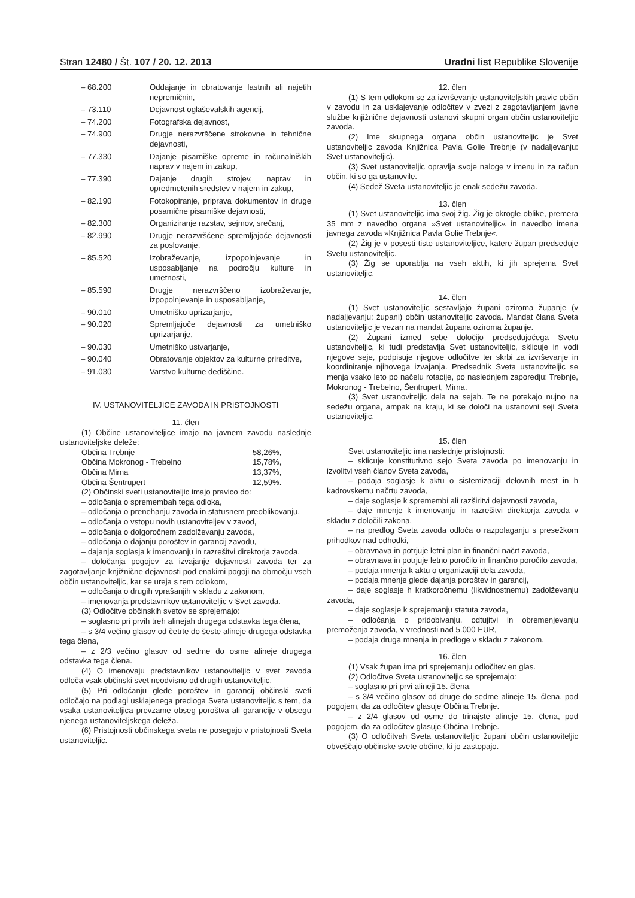Stran 12480 / Št. 107 / 20. 12. 2013
Uradni list Republike Slovenije
| – 68.200 | Oddajanje in obratovanje lastnih ali najetih nepremičnin, |
| – 73.110 | Dejavnost oglaševalskih agencij, |
| – 74.200 | Fotografska dejavnost, |
| – 74.900 | Drugje nerazvrščene strokovne in tehnične dejavnosti, |
| – 77.330 | Dajanje pisarniške opreme in računalniških naprav v najem in zakup, |
| – 77.390 | Dajanje drugih strojev, naprav in opredmetenih sredstev v najem in zakup, |
| – 82.190 | Fotokopiranje, priprava dokumentov in druge posamične pisarniške dejavnosti, |
| – 82.300 | Organiziranje razstav, sejmov, srečanj, |
| – 82.990 | Drugje nerazvrščene spremljajoče dejavnosti za poslovanje, |
| – 85.520 | Izobraževanje, izpopolnjevanje in usposabljanje na področju kulture in umetnosti, |
| – 85.590 | Drugje nerazvrščeno izobraževanje, izpopolnjevanje in usposabljanje, |
| – 90.010 | Umetniško uprizarjanje, |
| – 90.020 | Spremljajoče dejavnosti za umetniško uprizarjanje, |
| – 90.030 | Umetniško ustvarjanje, |
| – 90.040 | Obratovanje objektov za kulturne prireditve, |
| – 91.030 | Varstvo kulturne dediščine. |
IV. USTANOVITELJICE ZAVODA IN PRISTOJNOSTI
11. člen
(1) Občine ustanoviteljice imajo na javnem zavodu naslednje ustanoviteljske deleže:
| Občina Trebnje | 58,26%, |
| Občina Mokronog - Trebelno | 15,78%, |
| Občina Mirna | 13,37%, |
| Občina Šentrupert | 12,59%. |
(2) Občinski sveti ustanoviteljic imajo pravico do:
– odločanja o spremembah tega odloka,
– odločanja o prenehanju zavoda in statusnem preoblikovanju,
– odločanja o vstopu novih ustanoviteljev v zavod,
– odločanja o dolgoročnem zadolževanju zavoda,
– odločanja o dajanju poroštev in garancij zavodu,
– dajanja soglasja k imenovanju in razrešitvi direktorja zavoda.
– določanja pogojev za izvajanje dejavnosti zavoda ter za zagotavljanje knjižnične dejavnosti pod enakimi pogoji na območju vseh občin ustanoviteljic, kar se ureja s tem odlokom,
– odločanja o drugih vprašanjih v skladu z zakonom,
– imenovanja predstavnikov ustanoviteljic v Svet zavoda.
(3) Odločitve občinskih svetov se sprejemajo:
– soglasno pri prvih treh alinejah drugega odstavka tega člena,
– s 3/4 večino glasov od četrte do šeste alineje drugega odstavka tega člena,
– z 2/3 večino glasov od sedme do osme alineje drugega odstavka tega člena.
(4) O imenovaju predstavnikov ustanoviteljic v svet zavoda odloča vsak občinski svet neodvisno od drugih ustanoviteljic.
(5) Pri odločanju glede poroštev in garancij občinski sveti odločajo na podlagi usklajenega predloga Sveta ustanoviteljic s tem, da vsaka ustanoviteljica prevzame obseg poroštva ali garancije v obsegu njenega ustanoviteljskega deleža.
(6) Pristojnosti občinskega sveta ne posegajo v pristojnosti Sveta ustanoviteljic.
12. člen
(1) S tem odlokom se za izvrševanje ustanoviteljskih pravic občin v zavodu in za usklajevanje odločitev v zvezi z zagotavljanjem javne službe knjižnične dejavnosti ustanovi skupni organ občin ustanoviteljic zavoda.
(2) Ime skupnega organa občin ustanoviteljic je Svet ustanoviteljic zavoda Knjižnica Pavla Golie Trebnje (v nadaljevanju: Svet ustanoviteljic).
(3) Svet ustanoviteljic opravlja svoje naloge v imenu in za račun občin, ki so ga ustanovile.
(4) Sedež Sveta ustanoviteljic je enak sedežu zavoda.
13. člen
(1) Svet ustanoviteljic ima svoj žig. Žig je okrogle oblike, premera 35 mm z navedbo organa »Svet ustanoviteljic« in navedbo imena javnega zavoda »Knjižnica Pavla Golie Trebnje«.
(2) Žig je v posesti tiste ustanoviteljice, katere župan predseduje Svetu ustanoviteljic.
(3) Žig se uporablja na vseh aktih, ki jih sprejema Svet ustanoviteljic.
14. člen
(1) Svet ustanoviteljic sestavljajo župani oziroma županje (v nadaljevanju: župani) občin ustanoviteljic zavoda. Mandat člana Sveta ustanoviteljic je vezan na mandat župana oziroma županje.
(2) Župani izmed sebe določijo predsedujočega Svetu ustanoviteljic, ki tudi predstavlja Svet ustanoviteljic, sklicuje in vodi njegove seje, podpisuje njegove odločitve ter skrbi za izvrševanje in koordiniranje njihovega izvajanja. Predsednik Sveta ustanoviteljic se menja vsako leto po načelu rotacije, po naslednjem zaporedju: Trebnje, Mokronog - Trebelno, Šentrupert, Mirna.
(3) Svet ustanoviteljic dela na sejah. Te ne potekajo nujno na sedežu organa, ampak na kraju, ki se določi na ustanovni seji Sveta ustanoviteljic.
15. člen
Svet ustanoviteljic ima naslednje pristojnosti:
– sklicuje konstitutivno sejo Sveta zavoda po imenovanju in izvolitvi vseh članov Sveta zavoda,
– podaja soglasje k aktu o sistemizaciji delovnih mest in h kadrovskemu načrtu zavoda,
– daje soglasje k spremembi ali razširitvi dejavnosti zavoda,
– daje mnenje k imenovanju in razrešitvi direktorja zavoda v skladu z določili zakona,
– na predlog Sveta zavoda odloča o razpolaganju s presežkom prihodkov nad odhodki,
– obravnava in potrjuje letni plan in finančni načrt zavoda,
– obravnava in potrjuje letno poročilo in finančno poročilo zavoda,
– podaja mnenja k aktu o organizaciji dela zavoda,
– podaja mnenje glede dajanja poroštev in garancij,
– daje soglasje h kratkoročnemu (likvidnostnemu) zadolževanju zavoda,
– daje soglasje k sprejemanju statuta zavoda,
– odločanja o pridobivanju, odtujitvi in obremenjevanju premoženja zavoda, v vrednosti nad 5.000 EUR,
– podaja druga mnenja in predloge v skladu z zakonom.
16. člen
(1) Vsak župan ima pri sprejemanju odločitev en glas.
(2) Odločitve Sveta ustanoviteljic se sprejemajo:
– soglasno pri prvi alineji 15. člena,
– s 3/4 večino glasov od druge do sedme alineje 15. člena, pod pogojem, da za odločitev glasuje Občina Trebnje.
– z 2/4 glasov od osme do trinajste alineje 15. člena, pod pogojem, da za odločitev glasuje Občina Trebnje.
(3) O odločitvah Sveta ustanoviteljic župani občin ustanoviteljic obveščajo občinske svete občine, ki jo zastopajo.